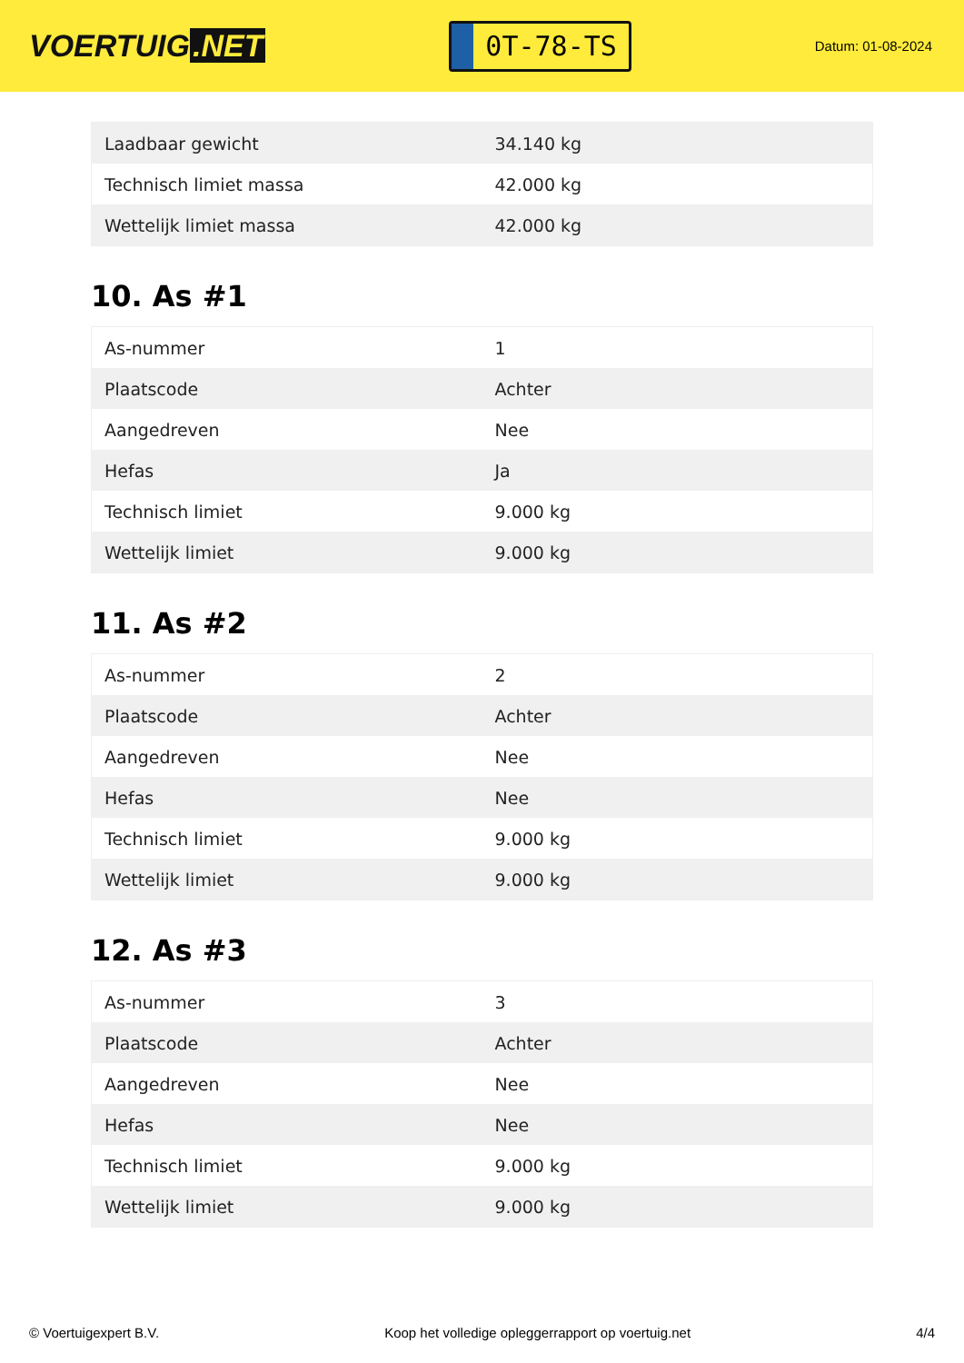VOERTUIG.NET
0T-78-TS
Datum: 01-08-2024
| Laadbaar gewicht | 34.140 kg |
| Technisch limiet massa | 42.000 kg |
| Wettelijk limiet massa | 42.000 kg |
10. As #1
| As-nummer | 1 |
| Plaatscode | Achter |
| Aangedreven | Nee |
| Hefas | Ja |
| Technisch limiet | 9.000 kg |
| Wettelijk limiet | 9.000 kg |
11. As #2
| As-nummer | 2 |
| Plaatscode | Achter |
| Aangedreven | Nee |
| Hefas | Nee |
| Technisch limiet | 9.000 kg |
| Wettelijk limiet | 9.000 kg |
12. As #3
| As-nummer | 3 |
| Plaatscode | Achter |
| Aangedreven | Nee |
| Hefas | Nee |
| Technisch limiet | 9.000 kg |
| Wettelijk limiet | 9.000 kg |
© Voertuigexpert B.V. Koop het volledige opleggerrapport op voertuig.net 4/4